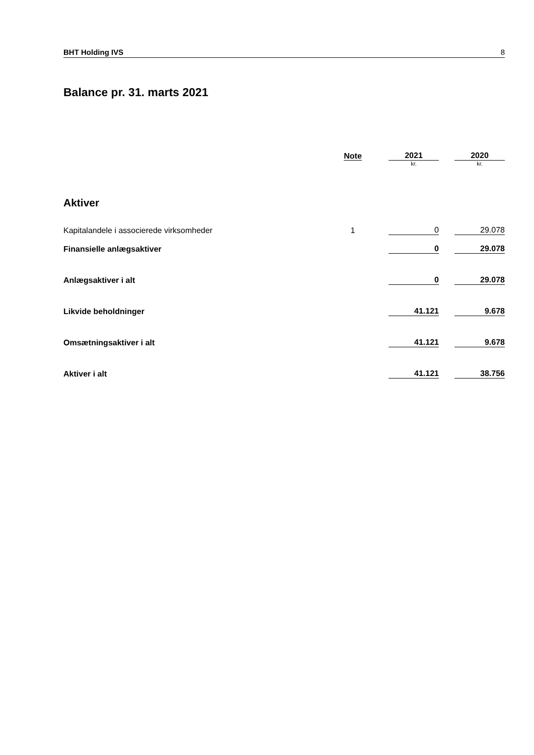BHT Holding IVS 8
Balance pr. 31. marts 2021
| | Note | | 2021 | | 2020 |
| --- | --- | --- | --- | --- | --- |
| | | | kr. | | kr. |
| Aktiver | | | | | |
| Kapitalandele i associerede virksomheder | 1 | | 0 | | 29.078 |
| Finansielle anlægsaktiver | | | 0 | | 29.078 |
| Anlægsaktiver i alt | | | 0 | | 29.078 |
| Likvide beholdninger | | | 41.121 | | 9.678 |
| Omsætningsaktiver i alt | | | 41.121 | | 9.678 |
| Aktiver i alt | | | 41.121 | | 38.756 |